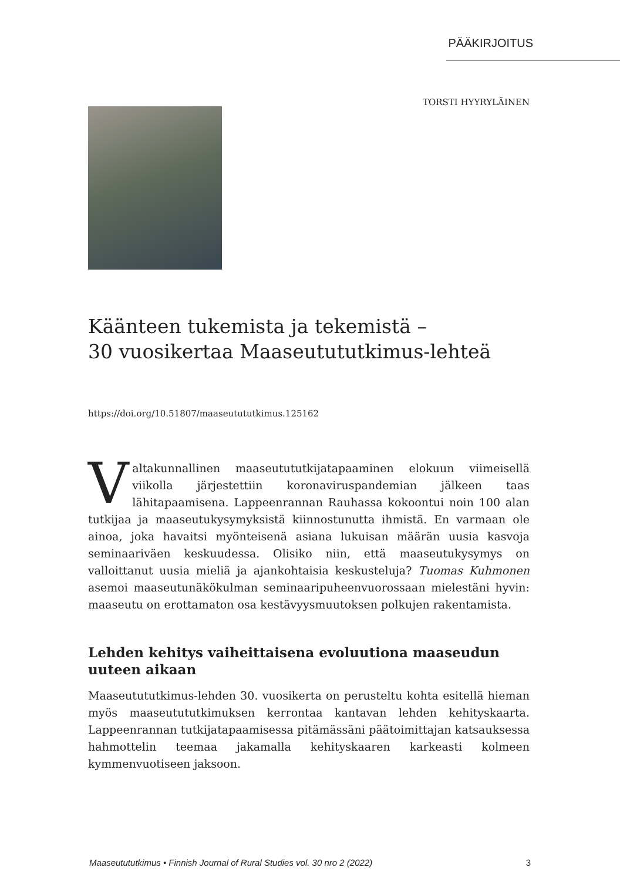PÄÄKIRJOITUS
TORSTI HYYRYLÄINEN
Käänteen tukemista ja tekemistä –
30 vuosikertaa Maaseutututkimus-lehteä
https://doi.org/10.51807/maaseutututkimus.125162
Valtakunnallinen maaseutututkijatapaaminen elokuun viimeisellä viikolla järjestettiin koronaviruspandemian jälkeen taas lähitapaamisena. Lappeenrannan Rauhassa kokoontui noin 100 alan tutkijaa ja maaseutukysymyksistä kiinnostunutta ihmistä. En varmaan ole ainoa, joka havaitsi myönteisenä asiana lukuisan määrän uusia kasvoja seminaariväen keskuudessa. Olisiko niin, että maaseutukysymys on valloittanut uusia mieliä ja ajankohtaisia keskusteluja? Tuomas Kuhmonen asemoi maaseutunäkökulman seminaaripuheenvuorossaan mielestäni hyvin: maaseutu on erottamaton osa kestävyysmuutoksen polkujen rakentamista.
Lehden kehitys vaiheittaisena evoluutiona maaseudun uuteen aikaan
Maaseutututkimus-lehden 30. vuosikerta on perusteltu kohta esitellä hieman myös maaseutututkimuksen kerrontaa kantavan lehden kehityskaarta. Lappeenrannan tutkijatapaamisessa pitämässäni päätoimittajan katsauksessa hahmottelin teemaa jakamalla kehityskaaren karkeasti kolmeen kymmenvuotiseen jaksoon.
Maaseutututkimus • Finnish Journal of Rural Studies vol. 30 nro 2 (2022) 3